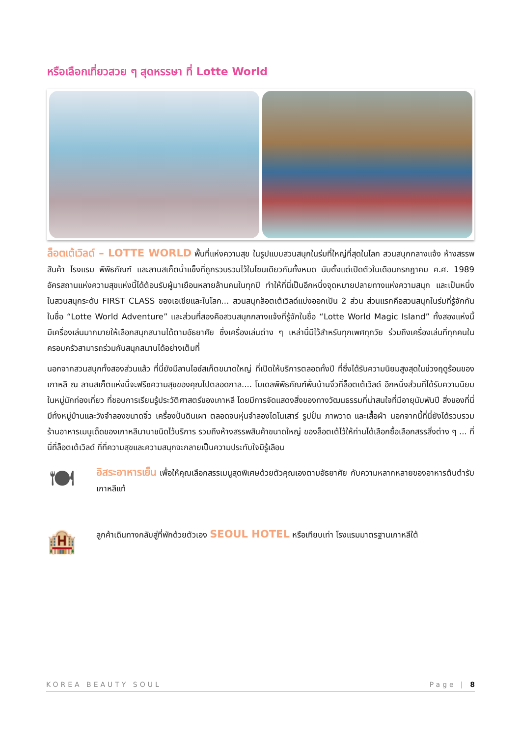หรือเลือกเที่ยวสวย ๆ สุดหรรษา ที่ Lotte World
ล็อตเต้เวิลด์ – LOTTE WORLD พื้นที่แห่งความสุข ในรูปแบบสวนสนุกในร่มที่ใหญ่ที่สุดในโลก สวนสนุกกลางแจ้ง ห้างสรรพสินค้า โรงแรม พิพิธภัณฑ์ และลานสเก็ตน้ำแข็งที่ถูกรวบรวมไว้ในโซนเดียวกันทั้งหมด นับตั้งแต่เปิดตัวในเดือนกรกฎาคม ค.ศ. 1989 อัครสถานแห่งความสุขแห่งนี้ได้ต้อนรับผู้มาเยือนหลายล้านคนในทุกปี ทำให้ที่นี่เป็นอีกหนึ่งจุดหมายปลายทางแห่งความสนุก และเป็นหนึ่งในสวนสนุกระดับ FIRST CLASS ของเอเชียและในโลก... สวนสนุกล็อตเต้เวิลด์แบ่งออกเป็น 2 ส่วน ส่วนแรกคือสวนสนุกในร่มที่รู้จักกันในชื่อ “Lotte World Adventure” และส่วนที่สองคือสวนสนุกกลางแจ้งที่รู้จักในชื่อ “Lotte World Magic Island” ทั้งสองแห่งนี้ มีเครื่องเล่นมากมายให้เลือกสนุกสนานได้ตามอัธยาศัย ซึ่งเครื่องเล่นต่าง ๆ เหล่านี้มีไว้สำหรับทุกเพศทุกวัย ร่วมถึงเครื่องเล่นที่ทุกคนในครอบครัวสามารถร่วมกันสนุกสนานได้อย่างเต็มที่
นอกจากสวนสนุกทั้งสองส่วนแล้ว ที่นี่ยังมีลานไอซ์สเก็ตขนาดใหญ่ ที่เปิดให้บริการตลอดทั้งปี ที่ซึ่งได้รับความนิยมสูงสุดในช่วงฤดูร้อนของเกาหลี ณ ลานสเก็ตแห่งนี้จะฟรีซความสุขของคุณไปตลอดกาล.... โมเดลพิพิธภัณฑ์พื้นบ้านจิ๋วที่ล็อตเต้เวิลด์ อีกหนึ่งส่วนที่ได้รับความนิยมในหมู่นักท่องเที่ยว ที่ชอบการเรียนรู้ประวัติศาสตร์ของเกาหลี โดยมีการจัดแสดงสิ่งของทางวัฒนธรรมที่น่าสนใจที่มีอายุนับพันปี สิ่งของที่นี่มีทั้งหมู่บ้านและวังจำลองขนาดจิ๋ว เครื่องปั้นดินเผา ตลอดจนหุ่นจำลองไดโนเสาร์ รูปปั้น ภาพวาด และเสื้อผ้า นอกจากนี้ที่นี่ยังได้รวบรวมร้านอาหารเมนูเด็ดของเกาหลีนานาชนิดไว้บริการ รวมถึงห้างสรรพสินค้าขนาดใหญ่ ของล็อตเต้ไว้ให้ท่านได้เลือกซื้อเลือกสรรสิ่งต่าง ๆ ... ที่นี่ที่ล็อตเต้เวิลด์ ที่ที่ความสุขและความสนุกจะกลายเป็นความประทับใจมิรู้เลือน
🍽
อิสระอาหารเย็น เพื่อให้คุณเลือกสรรเมนูสุดพิเศษด้วยตัวคุณเองตามอัธยาศัย กับความหลากหลายของอาหารต้นตำรับเกาหลีแท้
🏨
ลูกค้าเดินทางกลับสู่ที่พักด้วยตัวเอง SEOUL HOTEL หรือเทียบเท่า โรงแรมมาตรฐานเกาหลีใต้
KOREA BEAUTY SOUL Page | 8